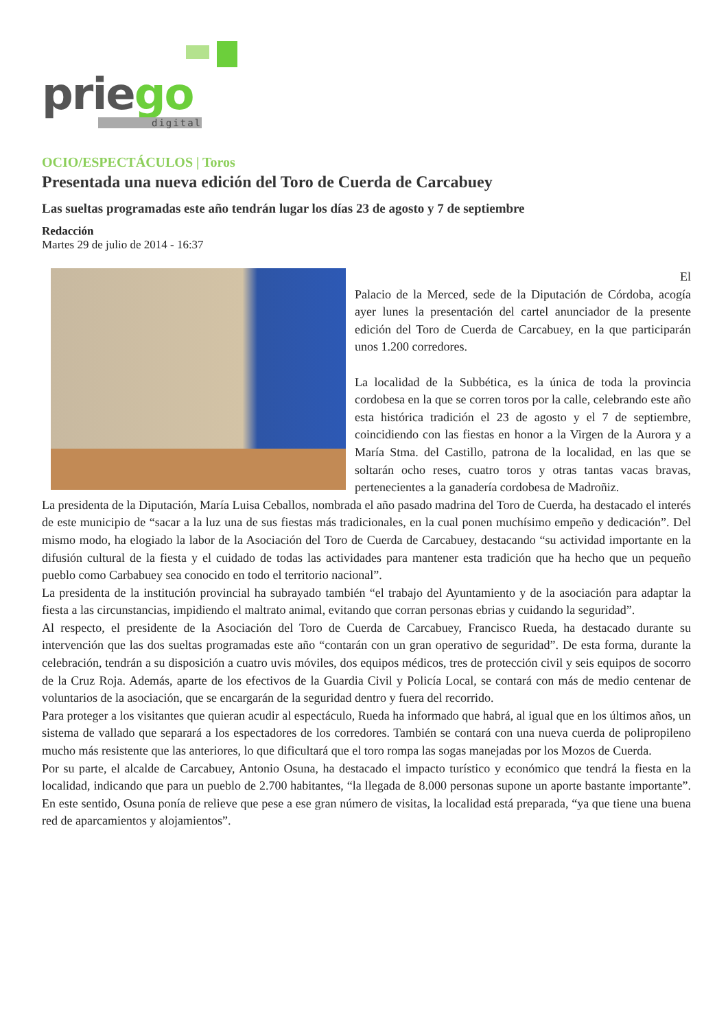priego
digital
OCIO/ESPECTÁCULOS | Toros
Presentada una nueva edición del Toro de Cuerda de Carcabuey
Las sueltas programadas este año tendrán lugar los días 23 de agosto y 7 de septiembre
Redacción
Martes 29 de julio de 2014 - 16:37
El
Palacio de la Merced, sede de la Diputación de Córdoba, acogía ayer lunes la presentación del cartel anunciador de la presente edición del Toro de Cuerda de Carcabuey, en la que participarán unos 1.200 corredores.
La localidad de la Subbética, es la única de toda la provincia cordobesa en la que se corren toros por la calle, celebrando este año esta histórica tradición el 23 de agosto y el 7 de septiembre, coincidiendo con las fiestas en honor a la Virgen de la Aurora y a María Stma. del Castillo, patrona de la localidad, en las que se soltarán ocho reses, cuatro toros y otras tantas vacas bravas, pertenecientes a la ganadería cordobesa de Madroñiz.
La presidenta de la Diputación, María Luisa Ceballos, nombrada el año pasado madrina del Toro de Cuerda, ha destacado el interés de este municipio de “sacar a la luz una de sus fiestas más tradicionales, en la cual ponen muchísimo empeño y dedicación”. Del mismo modo, ha elogiado la labor de la Asociación del Toro de Cuerda de Carcabuey, destacando “su actividad importante en la difusión cultural de la fiesta y el cuidado de todas las actividades para mantener esta tradición que ha hecho que un pequeño pueblo como Carbabuey sea conocido en todo el territorio nacional”.
La presidenta de la institución provincial ha subrayado también “el trabajo del Ayuntamiento y de la asociación para adaptar la fiesta a las circunstancias, impidiendo el maltrato animal, evitando que corran personas ebrias y cuidando la seguridad”.
Al respecto, el presidente de la Asociación del Toro de Cuerda de Carcabuey, Francisco Rueda, ha destacado durante su intervención que las dos sueltas programadas este año “contarán con un gran operativo de seguridad”. De esta forma, durante la celebración, tendrán a su disposición a cuatro uvis móviles, dos equipos médicos, tres de protección civil y seis equipos de socorro de la Cruz Roja. Además, aparte de los efectivos de la Guardia Civil y Policía Local, se contará con más de medio centenar de voluntarios de la asociación, que se encargarán de la seguridad dentro y fuera del recorrido.
Para proteger a los visitantes que quieran acudir al espectáculo, Rueda ha informado que habrá, al igual que en los últimos años, un sistema de vallado que separará a los espectadores de los corredores. También se contará con una nueva cuerda de polipropileno mucho más resistente que las anteriores, lo que dificultará que el toro rompa las sogas manejadas por los Mozos de Cuerda.
Por su parte, el alcalde de Carcabuey, Antonio Osuna, ha destacado el impacto turístico y económico que tendrá la fiesta en la localidad, indicando que para un pueblo de 2.700 habitantes, “la llegada de 8.000 personas supone un aporte bastante importante”. En este sentido, Osuna ponía de relieve que pese a ese gran número de visitas, la localidad está preparada, “ya que tiene una buena red de aparcamientos y alojamientos”.